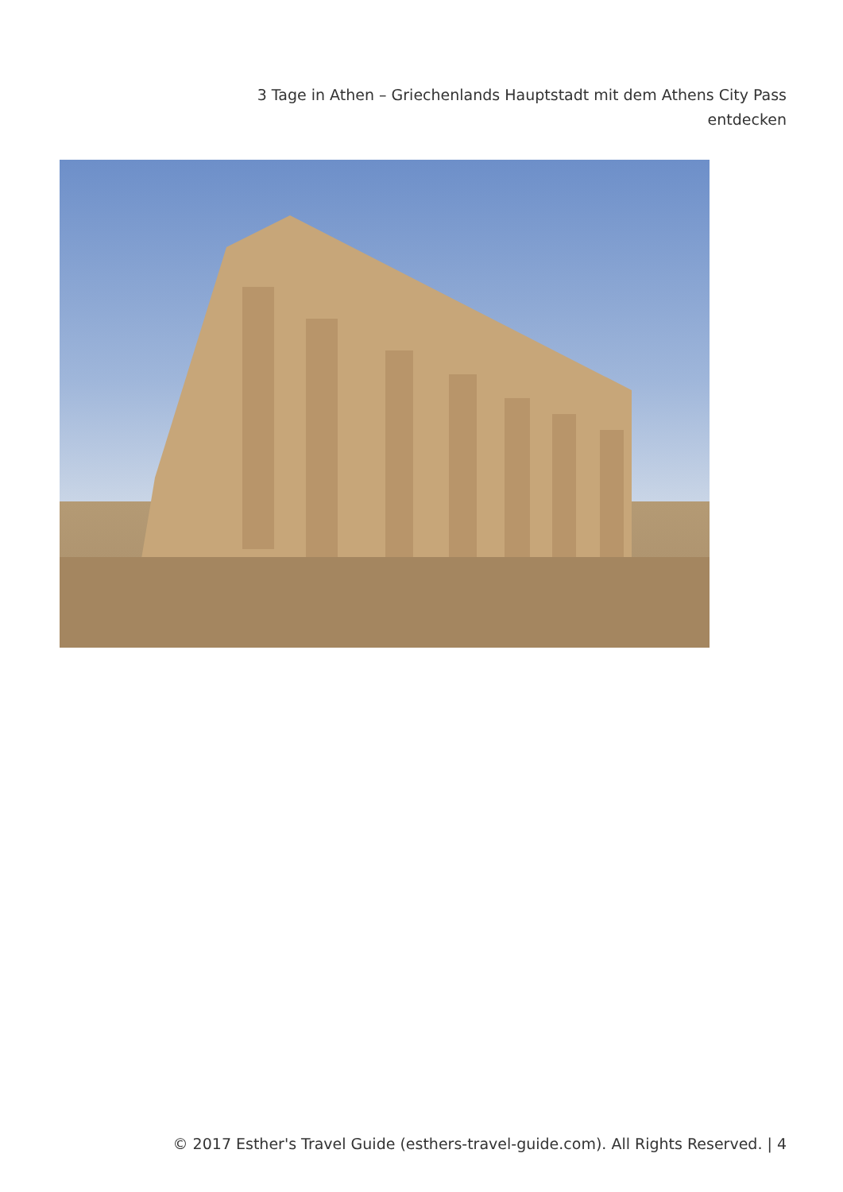3 Tage in Athen – Griechenlands Hauptstadt mit dem Athens City Pass entdecken
© 2017 Esther's Travel Guide (esthers-travel-guide.com). All Rights Reserved. | 4